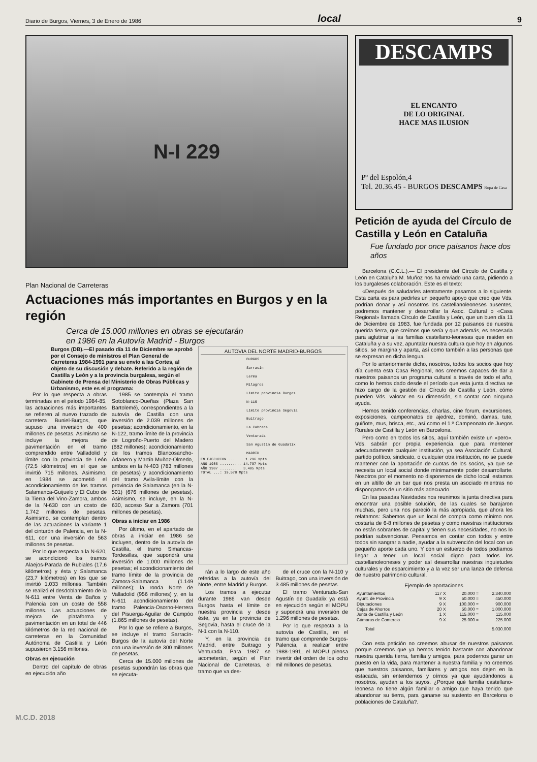Diario de Burgos, Viernes, 3 de Enero de 1986 local 9
N-I 229
Plan Nacional de Carreteras
Actuaciones más importantes en Burgos y en la región
Cerca de 15.000 millones en obras se ejecutarán
en 1986 en la Autovía Madrid - Burgos
Burgos (DB).—El pasado día 11 de Diciembre se aprobó por el Consejo de ministros el Plan General de Carreteras 1984-1991 para su envío a las Cortes, al objeto de su discusión y debate. Referido a la región de Castilla y León y a la provincia burgalesa, según el Gabinete de Prensa del Ministerio de Obras Públicas y Urbanismo, este es el programa:
Por lo que respecta a obras terminadas en el peíodo 1984-85, las actuaciones más importantes se refieren al nuevo trazado de carretera Buniel-Burgos, que supuso una inversión de 400 millones de pesetas. Asimismo se incluye la mejora de pavimentación en el tramo comprendido entre Valladolid y límite con la provincia de León (72,5 kilómetros) en el que se invirtió 715 millones. Asimismo, en 1984 se acometió el acondicionamiento de los tramos Salamanca-Guijuelo y El Cubo de la Tierra del Vino-Zamora, ambos de la N-630 con un costo de 1.742 millones de pesetas. Asimismo, se contemplan dentro de las actuaciones la variante 1 del cinturón de Palencia, en la N-611, con una inversión de 563 millones de pesetas.
Por lo que respecta a la N-620, se acondicionó los tramos Alaejos-Parada de Rubiales (17,6 kilómetros) y ésta y Salamanca (23,7 kilómetros) en los que se invirtió 1.033 millones. También se realizó el desdoblamiento de la N-611 entre Venta de Baños y Palencia con un coste de 558 millones. Las actuaciones de mejora de plataforma y pavimentación en un total de 446 kilómetros de la red nacional de carreteras en la Comunidad Autónoma de Castilla y León supusieron 3.156 millones.
Obras en ejecución
Dentro del capítulo de obras en ejecución año
1985 se contempla el tramo Sotoblanco-Dueñas (Plaza San Bartolemé), correspondientes a la autovía de Castilla con una inversión de 2.039 millones de pesetas; acondicionamiento, en la N-122, tramo límite de la provincia de Logroño-Puerto del Madero (682 millones); acondicionamiento de los tramos Blancosancho-Adanero y Martín Muñoz-Olmedo, ambos en la N-403 (783 millones de pesetas) y acondicionamiento del tramo Avila-límite con la provincia de Salamanca (en la N-501) (676 millones de pesetas). Asimismo, se incluye, en la N-630, acceso Sur a Zamora (701 millones de pesetas).
Obras a iniciar en 1986
Por último, en el apartado de obras a iniciar en 1986 se incluyen, dentro de la autovía de Castilla, el tramo Simancas-Tordesillas, que supondrá una inversión de 1.000 millones de pesetas; el acondicionamiento del tramo límite de la provincia de Zamora-Salamanca (1.149 millones); la ronda Norte de Valladolid (956 millones) y, en la N-611 acondicionamiento del tramo Palencia-Osorno-Herrera del Pisuerga-Aguilar de Campóo (1.865 millones de pesetas).
Por lo que se refiere a Burgos, se incluye el tramo Sarracín-Burgos de la autovía del Norte con una inversión de 300 millones de pesetas.
Cerca de 15.000 millones de pesetas supondrán las obras que se ejecuta-
AUTOVIA DEL NORTE MADRID-BURGOS
BURGOS
Sarracín
Lerma
Milagros
Límite provincia Burgos
N-110
Límite provincia Segovia
Buitrago
La Cabrera
Venturada
San Agustín de Guadalix
MADRID
EN EJECUCION ....... 1.296 Mpts
AÑO 1986 .......... 14.797 Mpts
AÑO 1987 .......... 3.485 Mpts
TOTAL ...: 19.578 Mpts
rán a lo largo de este año referidas a la autovía del Norte, entre Madrid y Burgos.
Los tramos a ejecutar durante 1986 van desde Burgos hasta el límite de nuestra provincia y desde éste, ya en la provincia de Segovia, hasta el cruce de la N-1 con la N-110.
Y, en la provincia de Madrid, entre Buitrago y Venturada. Para 1987 se acometerán, según el Plan Nacional de Carreteras, el tramo que va des-
de el cruce con la N-110 y Buitrago, con una inversión de 3.485 millones de pesetas.
El tramo Venturada-San Agustín de Guadalix ya está en ejecución según el MOPU y supondrá una inversión de 1.296 millones de pesetas.
Por lo que respecta a la autovía de Castilla, en el tramo que comprende Burgos-Palencia, a realizar entre 1988-1991, el MOPU piensa invertir del orden de los ocho mil millones de pesetas.
DESCAMPS
EL ENCANTO
DE LO ORIGINAL
HACE MAS ILUSION
Pº del Espolón,4
Tel. 20.36.45 - BURGOS DESCAMPS Ropa de Casa
Petición de ayuda del Círculo de Castilla y León en Cataluña
Fue fundado por once paisanos hace dos años
Barcelona (C.C.L.).— El presidente del Círculo de Castilla y León en Cataluña M. Muñoz nos ha enviado una carta, pidiendo a los burgaleses colaboración. Este es el texto:
«Después de saludarles atentamente pasamos a lo siguiente. Esta carta es para pedirles un pequeño apoyo que creo que Vds. podrían donar y así nosotros los castellanoleoneses ausentes, podremos mantener y desarrollar la Asoc. Cultural o «Casa Regional» llamada Círculo de Castilla y León, que un buen día 11 de Diciembre de 1983, fue fundada por 12 paisanos de nuestra querida tierra, que creímos que sería y que además, es necesaria para aglutinar a las familias castellano-leonesas que residen en Cataluña y a su vez, apuntalar nuestra cultura que hoy en algunos sitios, se margina y aparta, así como también a las personas que se expresan en dicha lengua.
Por lo anteriormente dicho, nosotros, todos los socios que hoy día cuenta esta Casa Regional, nos creemos capaces de dar a nuestros paisanos un programa cultural a través de todo el año, como lo hemos dado desde el período que esta junta directiva se hizo cargo de la gestión del Círculo de Castilla y León, cómo pueden Vds. valorar en su dimensión, sin contar con ninguna ayuda.
Hemos tenido conferencias, charlas, cine forum, excursiones, exposiciones, campeonatos de ajedrez, dominó, damas, tute, guiñote, mus, brisca, etc., así como el 1.º Campeonato de Juegos Rurales de Castilla y León en Barcelona.
Pero como en todos los sitios, aquí también existe un «pero». Vds. sabrán por propia experiencia, que para mentener adecuadamente cualquier institución, ya sea Asociación Cultural, partido político, sindicato, o cualquier otra institución, no se puede mantener con la aportación de cuotas de los socios, ya que se necesita un local social donde mínimamente poder desarrollarte. Nosotros por el momento no disponemos de dicho local, estamos en un altillo de un bar que nos presta un asociado mientras no dispongamos de un sitio más adecuado.
En las pasadas Navidades nos reunimos la junta directiva para encontrar una posible solución, de las cuales se barajaron muchas, pero una nos pareció la más apropiada, que ahora les relatamos: Sabemos que un local de compra como mínimo nos costaría de 6-8 millones de pesetas y como nuestras instituciones no están sobrantes de capital y tienen sus necesidades, no nos lo podrían subvencionar. Pensamos en contar con todos y entre todos sin sangrar a nadie, ayudar a la subvención del local con un pequeño aporte cada uno. Y con un esfuerzo de todos podíamos llegar a tener un local social digno para todos los castellanoleoneses y poder así desarrollar nuestras inquietudes culturales y de esparcimiento y a la vez ser una lanza de defensa de nuestro patrimonio cultural.
Ejemplo de aportaciones
| Ayuntamientos | 117 X | 20.000 = | 2.340.000 |
| Ayunt. de Provincia | 9 X | 50.000 = | 450.000 |
| Diputaciones | 9 X | 100.000 = | 900.000 |
| Cajas de Ahorros | 20 X | 50.000 = | 1.000.000 |
| Junta de Castilla y León | 1 X | 115.000 = | 115.000 |
| Cámaras de Comercio | 9 X | 25.000 = | 225.000 |
| Total | | | 5.030.000 |
Con esta petición no creemos abusar de nuestros paisanos porque creemos que ya hemos tenido bastante con abandonar nuestra querida tierra, familia y amigos, para podernos ganar un puesto en la vida, para mantener a nuestra familia y no creemos que nuestros paisanos, familiares y amigos nos dejen en la estacada, sin entendernos y oírnos ya que ayudándonos a nosotros, ayudan a los suyos. ¿Porque qué familia castellano-leonesa no tiene algún familiar o amigo que haya tenido que abandonar su tierra, para ganarse su sustento en Barcelona o poblaciones de Cataluña?.
M.C.D. 2018